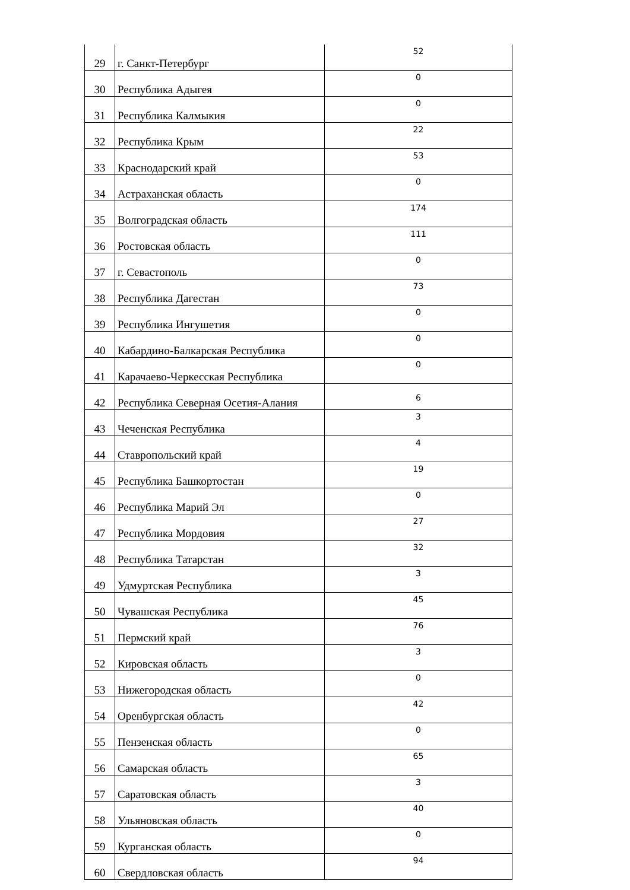| 29 | г. Санкт-Петербург | 52 |
| 30 | Республика Адыгея | 0 |
| 31 | Республика Калмыкия | 0 |
| 32 | Республика Крым | 22 |
| 33 | Краснодарский край | 53 |
| 34 | Астраханская область | 0 |
| 35 | Волгоградская область | 174 |
| 36 | Ростовская область | 111 |
| 37 | г. Севастополь | 0 |
| 38 | Республика Дагестан | 73 |
| 39 | Республика Ингушетия | 0 |
| 40 | Кабардино-Балкарская Республика | 0 |
| 41 | Карачаево-Черкесская Республика | 0 |
| 42 | Республика Северная Осетия-Алания | 6 |
| 43 | Чеченская Республика | 3 |
| 44 | Ставропольский край | 4 |
| 45 | Республика Башкортостан | 19 |
| 46 | Республика Марий Эл | 0 |
| 47 | Республика Мордовия | 27 |
| 48 | Республика Татарстан | 32 |
| 49 | Удмуртская Республика | 3 |
| 50 | Чувашская Республика | 45 |
| 51 | Пермский край | 76 |
| 52 | Кировская область | 3 |
| 53 | Нижегородская область | 0 |
| 54 | Оренбургская область | 42 |
| 55 | Пензенская область | 0 |
| 56 | Самарская область | 65 |
| 57 | Саратовская область | 3 |
| 58 | Ульяновская область | 40 |
| 59 | Курганская область | 0 |
| 60 | Свердловская область | 94 |